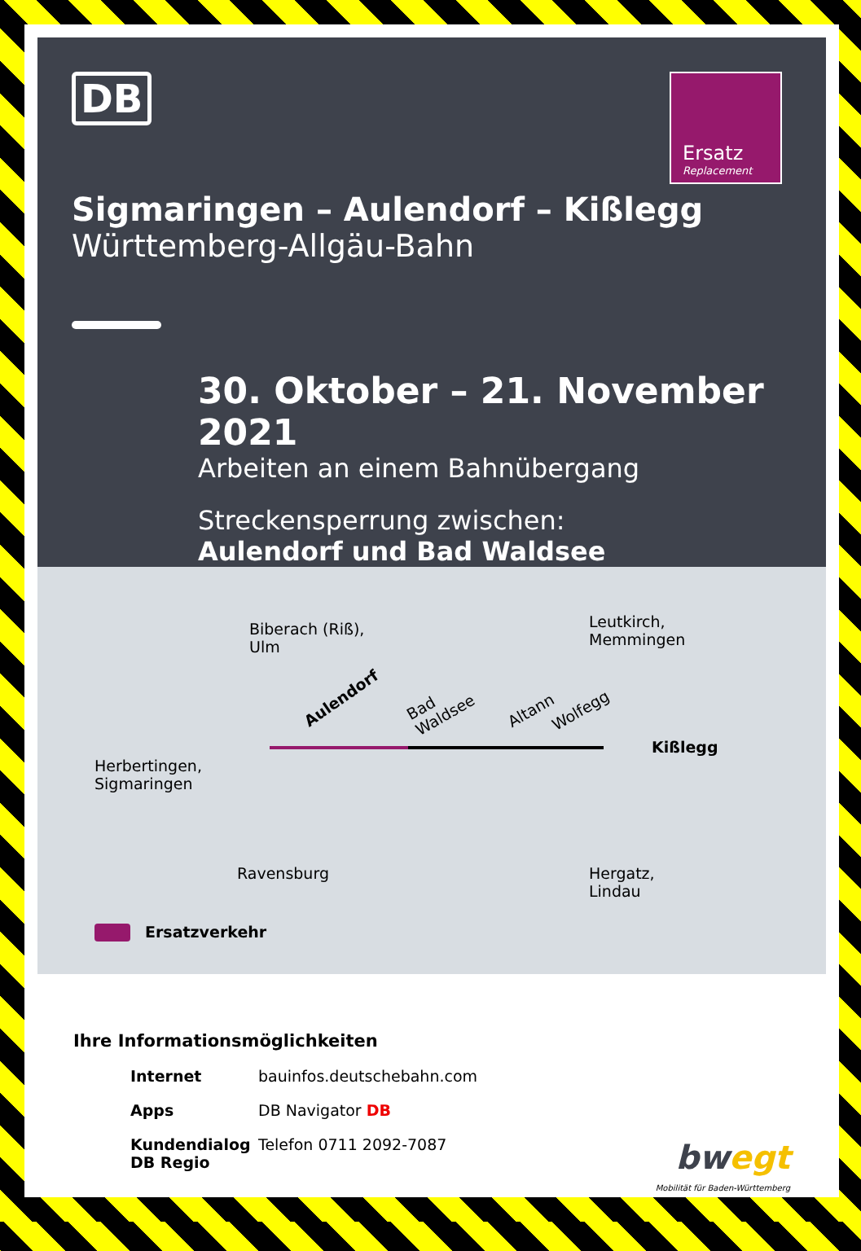DB
Ersatz
Replacement
Sigmaringen – Aulendorf – Kißlegg
Württemberg-Allgäu-Bahn
30. Oktober – 21. November 2021
Arbeiten an einem Bahnübergang
Streckensperrung zwischen:
Aulendorf und Bad Waldsee
Biberach (Riß),
Ulm
Leutkirch,
Memmingen
Aulendorf
Bad
Waldsee
Altann Wolfegg
Kißlegg
Herbertingen,
Sigmaringen
Ravensburg
Hergatz,
Lindau
Ersatzverkehr
Ihre Informationsmöglichkeiten
Internet bauinfos.deutschebahn.com
Apps DB Navigator DB
Kundendialog
DB Regio Telefon 0711 2092-7087
bwegt
Mobilität für Baden-Württemberg